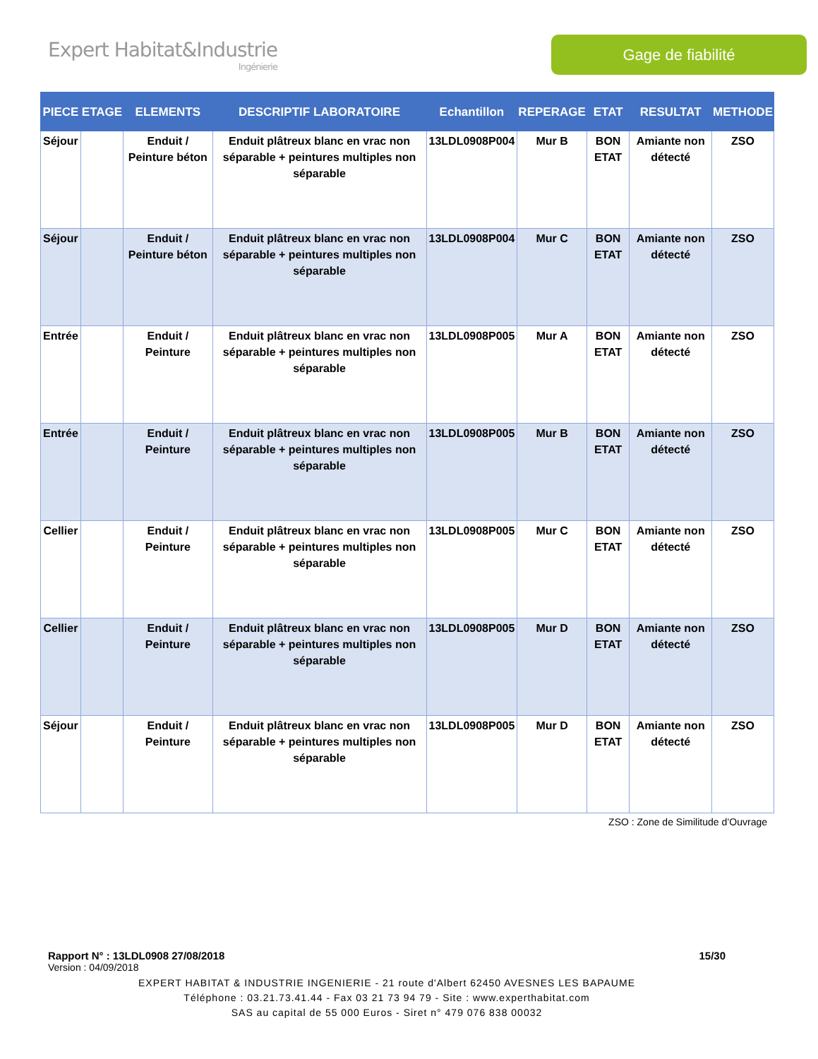Expert Habitat&Industrie
Ingénierie
Gage de fiabilité
| PIECE | ETAGE | ELEMENTS | DESCRIPTIF LABORATOIRE | Echantillon | REPERAGE | ETAT | RESULTAT | METHODE |
| --- | --- | --- | --- | --- | --- | --- | --- | --- |
| Séjour | | Enduit / Peinture béton | Enduit plâtreux blanc en vrac non séparable + peintures multiples non séparable | 13LDL0908P004 | Mur B | BON ETAT | Amiante non détecté | ZSO |
| Séjour | | Enduit / Peinture béton | Enduit plâtreux blanc en vrac non séparable + peintures multiples non séparable | 13LDL0908P004 | Mur C | BON ETAT | Amiante non détecté | ZSO |
| Entrée | | Enduit / Peinture | Enduit plâtreux blanc en vrac non séparable + peintures multiples non séparable | 13LDL0908P005 | Mur A | BON ETAT | Amiante non détecté | ZSO |
| Entrée | | Enduit / Peinture | Enduit plâtreux blanc en vrac non séparable + peintures multiples non séparable | 13LDL0908P005 | Mur B | BON ETAT | Amiante non détecté | ZSO |
| Cellier | | Enduit / Peinture | Enduit plâtreux blanc en vrac non séparable + peintures multiples non séparable | 13LDL0908P005 | Mur C | BON ETAT | Amiante non détecté | ZSO |
| Cellier | | Enduit / Peinture | Enduit plâtreux blanc en vrac non séparable + peintures multiples non séparable | 13LDL0908P005 | Mur D | BON ETAT | Amiante non détecté | ZSO |
| Séjour | | Enduit / Peinture | Enduit plâtreux blanc en vrac non séparable + peintures multiples non séparable | 13LDL0908P005 | Mur D | BON ETAT | Amiante non détecté | ZSO |
ZSO : Zone de Similitude d’Ouvrage
Rapport N° : 13LDL0908 27/08/2018 15/30
Version : 04/09/2018
EXPERT HABITAT & INDUSTRIE INGENIERIE - 21 route d'Albert 62450 AVESNES LES BAPAUME
Téléphone : 03.21.73.41.44 - Fax 03 21 73 94 79 - Site : www.experthabitat.com
SAS au capital de 55 000 Euros - Siret n° 479 076 838 00032